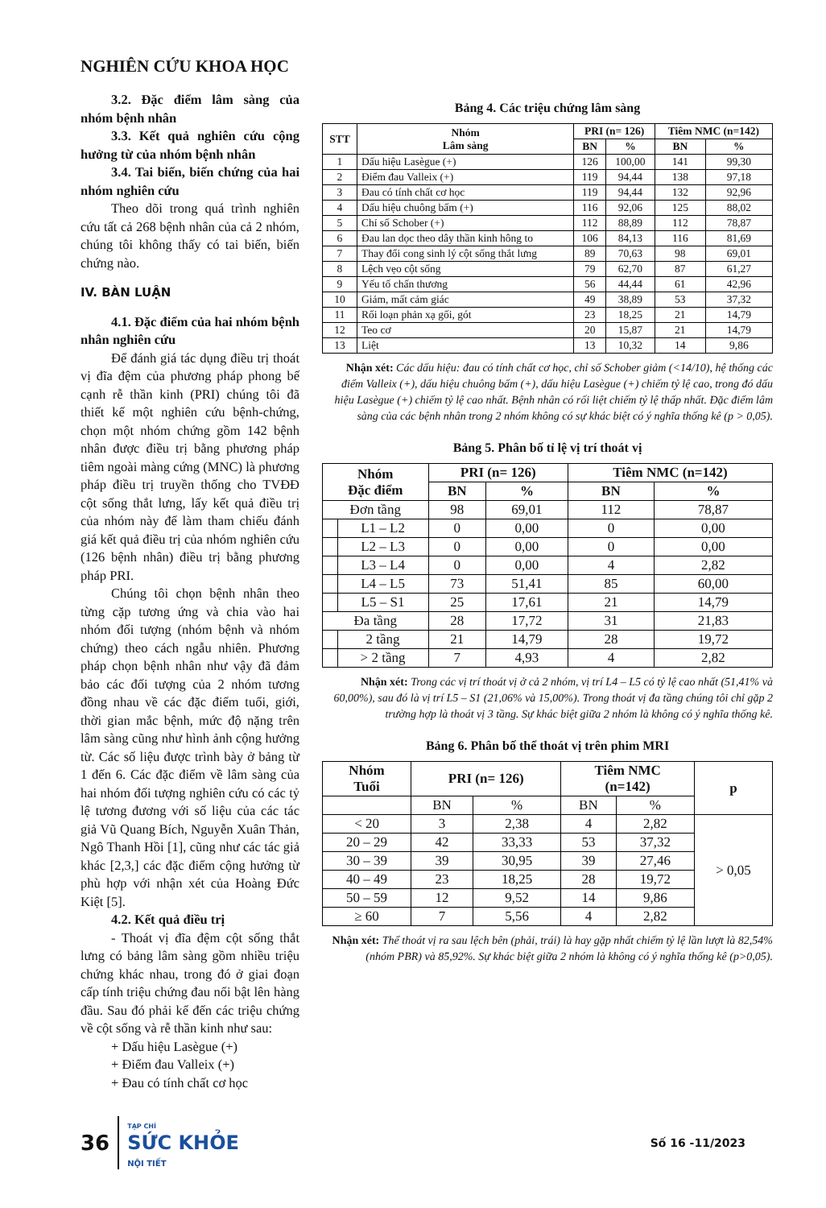NGHIÊN CỨU KHOA HỌC
3.2. Đặc điểm lâm sàng của nhóm bệnh nhân
3.3. Kết quả nghiên cứu cộng hưởng từ của nhóm bệnh nhân
3.4. Tai biến, biến chứng của hai nhóm nghiên cứu
Theo dõi trong quá trình nghiên cứu tất cả 268 bệnh nhân của cả 2 nhóm, chúng tôi không thấy có tai biến, biến chứng nào.
IV. BÀN LUẬN
4.1. Đặc điểm của hai nhóm bệnh nhân nghiên cứu
Để đánh giá tác dụng điều trị thoát vị đĩa đệm của phương pháp phong bế cạnh rễ thần kinh (PRI) chúng tôi đã thiết kế một nghiên cứu bệnh-chứng, chọn một nhóm chứng gồm 142 bệnh nhân được điều trị bằng phương pháp tiêm ngoài màng cứng (MNC) là phương pháp điều trị truyền thống cho TVĐĐ cột sống thắt lưng, lấy kết quả điều trị của nhóm này để làm tham chiếu đánh giá kết quả điều trị của nhóm nghiên cứu (126 bệnh nhân) điều trị bằng phương pháp PRI.
Chúng tôi chọn bệnh nhân theo từng cặp tương ứng và chia vào hai nhóm đối tượng (nhóm bệnh và nhóm chứng) theo cách ngẫu nhiên. Phương pháp chọn bệnh nhân như vậy đã đảm bảo các đối tượng của 2 nhóm tương đồng nhau về các đặc điểm tuổi, giới, thời gian mắc bệnh, mức độ nặng trên lâm sàng cũng như hình ảnh cộng hưởng từ. Các số liệu được trình bày ở bảng từ 1 đến 6. Các đặc điểm về lâm sàng của hai nhóm đối tượng nghiên cứu có các tỷ lệ tương đương với số liệu của các tác giả Vũ Quang Bích, Nguyễn Xuân Thản, Ngô Thanh Hồi [1], cũng như các tác giả khác [2,3,] các đặc điểm cộng hưởng từ phù hợp với nhận xét của Hoàng Đức Kiệt [5].
4.2. Kết quả điều trị
- Thoát vị đĩa đệm cột sống thắt lưng có bảng lâm sàng gồm nhiều triệu chứng khác nhau, trong đó ở giai đoạn cấp tính triệu chứng đau nổi bật lên hàng đầu. Sau đó phải kể đến các triệu chứng về cột sống và rễ thần kinh như sau:
+ Dấu hiệu Lasègue (+)
+ Điểm đau Valleix (+)
+ Đau có tính chất cơ học
Bảng 4. Các triệu chứng lâm sàng
| STT | Nhóm Lâm sàng | PRI (n= 126) | | Tiêm NMC (n=142) | |
| --- | --- | --- | --- | --- | --- |
| | | BN | % | BN | % |
| 1 | Dấu hiệu Lasègue (+) | 126 | 100,00 | 141 | 99,30 |
| 2 | Điểm đau Valleix (+) | 119 | 94,44 | 138 | 97,18 |
| 3 | Đau có tính chất cơ học | 119 | 94,44 | 132 | 92,96 |
| 4 | Dấu hiệu chuông bấm (+) | 116 | 92,06 | 125 | 88,02 |
| 5 | Chỉ số Schober (+) | 112 | 88,89 | 112 | 78,87 |
| 6 | Đau lan dọc theo dây thần kinh hông to | 106 | 84,13 | 116 | 81,69 |
| 7 | Thay đổi cong sinh lý cột sống thắt lưng | 89 | 70,63 | 98 | 69,01 |
| 8 | Lệch vẹo cột sống | 79 | 62,70 | 87 | 61,27 |
| 9 | Yếu tố chấn thương | 56 | 44,44 | 61 | 42,96 |
| 10 | Giảm, mất cảm giác | 49 | 38,89 | 53 | 37,32 |
| 11 | Rối loạn phản xạ gối, gót | 23 | 18,25 | 21 | 14,79 |
| 12 | Teo cơ | 20 | 15,87 | 21 | 14,79 |
| 13 | Liệt | 13 | 10,32 | 14 | 9,86 |
Nhận xét: Các dấu hiệu: đau có tính chất cơ học, chỉ số Schober giảm (<14/10), hệ thống các điểm Valleix (+), dấu hiệu chuông bấm (+), dấu hiệu Lasègue (+) chiếm tỷ lệ cao, trong đó dấu hiệu Lasègue (+) chiếm tỷ lệ cao nhất. Bệnh nhân có rối liệt chiếm tỷ lệ thấp nhất. Đặc điểm lâm sàng của các bệnh nhân trong 2 nhóm không có sự khác biệt có ý nghĩa thống kê (p > 0,05).
Bảng 5. Phân bố tỉ lệ vị trí thoát vị
| Nhóm Đặc điểm | | PRI (n= 126) | | Tiêm NMC (n=142) | |
| --- | --- | --- | --- | --- | --- |
| | | BN | % | BN | % |
| Đơn tầng | | 98 | 69,01 | 112 | 78,87 |
| | L1 – L2 | 0 | 0,00 | 0 | 0,00 |
| | L2 – L3 | 0 | 0,00 | 0 | 0,00 |
| | L3 – L4 | 0 | 0,00 | 4 | 2,82 |
| | L4 – L5 | 73 | 51,41 | 85 | 60,00 |
| | L5 – S1 | 25 | 17,61 | 21 | 14,79 |
| Đa tầng | | 28 | 17,72 | 31 | 21,83 |
| | 2 tầng | 21 | 14,79 | 28 | 19,72 |
| | > 2 tầng | 7 | 4,93 | 4 | 2,82 |
Nhận xét: Trong các vị trí thoát vị ở cả 2 nhóm, vị trí L4 – L5 có tỷ lệ cao nhất (51,41% và 60,00%), sau đó là vị trí L5 – S1 (21,06% và 15,00%). Trong thoát vị đa tầng chúng tôi chỉ gặp 2 trường hợp là thoát vị 3 tầng. Sự khác biệt giữa 2 nhóm là không có ý nghĩa thống kê.
Bảng 6. Phân bố thể thoát vị trên phim MRI
| Nhóm Tuổi | PRI (n= 126) | | Tiêm NMC (n=142) | | p |
| --- | --- | --- | --- | --- | --- |
| | BN | % | BN | % | |
| < 20 | 3 | 2,38 | 4 | 2,82 | > 0,05 |
| 20 – 29 | 42 | 33,33 | 53 | 37,32 | |
| 30 – 39 | 39 | 30,95 | 39 | 27,46 | |
| 40 – 49 | 23 | 18,25 | 28 | 19,72 | |
| 50 – 59 | 12 | 9,52 | 14 | 9,86 | |
| ≥ 60 | 7 | 5,56 | 4 | 2,82 | |
Nhận xét: Thể thoát vị ra sau lệch bên (phải, trái) là hay gặp nhất chiếm tỷ lệ lần lượt là 82,54% (nhóm PBR) và 85,92%. Sự khác biệt giữa 2 nhóm là không có ý nghĩa thống kê (p>0,05).
36 TẠP CHÍ
SỨC KHỎE
NỘI TIẾT
Số 16 -11/2023